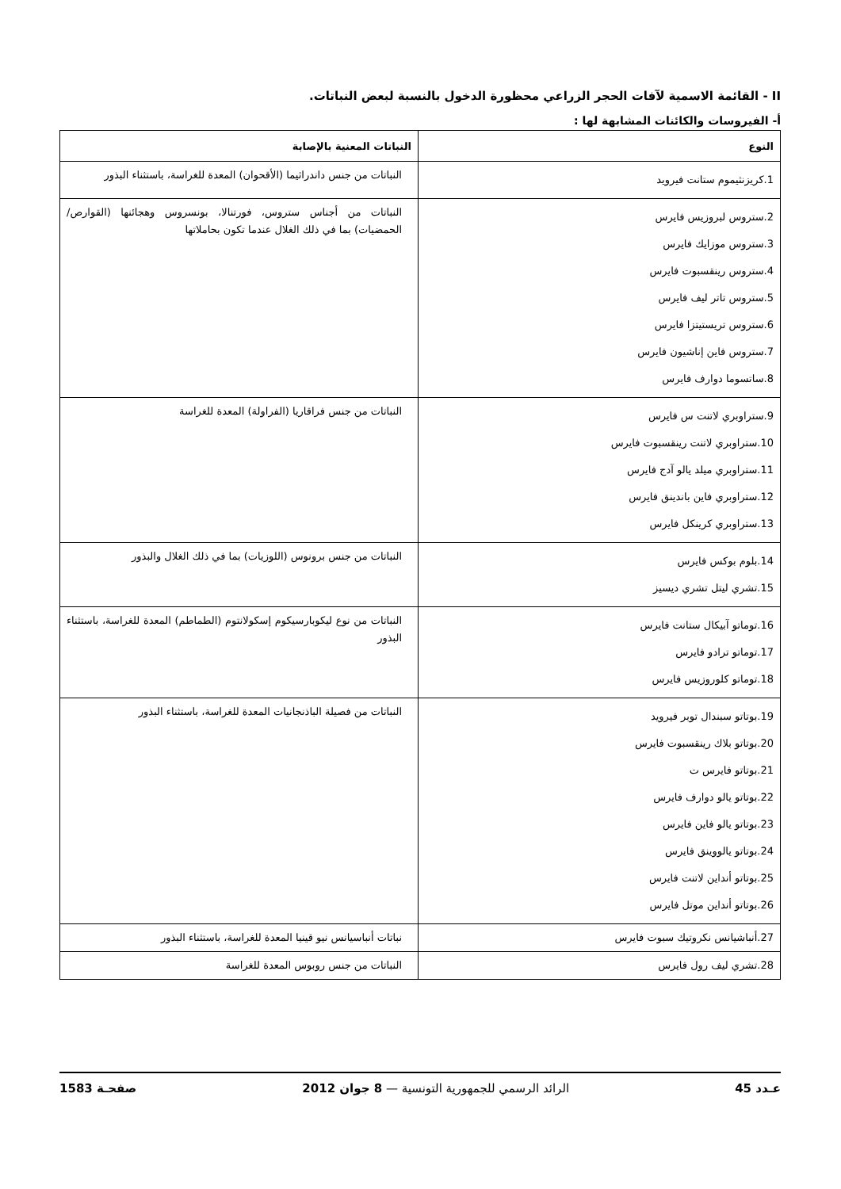II - القائمة الاسمية لآفات الحجر الزراعي محظورة الدخول بالنسبة لبعض النباتات.
أ- الفيروسات والكائنات المشابهة لها :
| النوع | النباتات المعنية بالإصابة |
| --- | --- |
| 1.كريزنثيموم ستانت فيرويد | النباتات من جنس داندراثيما (الأقحوان) المعدة للغراسة، باستثناء البذور |
| 2.ستروس لبروزيس فايرس 3.ستروس موزايك فايرس 4.ستروس رينقسبوت فايرس 5.ستروس تاتر ليف فايرس 6.ستروس تريستيتزا فايرس 7.ستروس فاين إناشيون فايرس 8.ساتسوما دوارف فايرس | النباتات من أجناس ستروس، فورتنالا، بونسروس وهجائنها (القوارص/الحمضيات) بما في ذلك الغلال عندما تكون بحاملاتها |
| 9.ستراوبري لاتنت س فايرس 10.ستراوبري لاتنت رينقسبوت فايرس 11.ستراوبري ميلد يالو آدج فايرس 12.ستراوبري فاين باندينق فايرس 13.ستراوبري كرينكل فايرس | النباتات من جنس فراقاريا (الفراولة) المعدة للغراسة |
| 14.بلوم بوكس فايرس 15.تشري ليتل تشري ديسيز | النباتات من جنس برونوس (اللوزيات) بما في ذلك الغلال والبذور |
| 16.توماتو آبيكال ستانت فايرس 17.توماتو ترادو فايرس 18.توماتو كلوروزيس فايرس | النباتات من نوع ليكوبارسيكوم إسكولانتوم (الطماطم) المعدة للغراسة، باستثناء البذور |
| 19.بوتاتو سبندال توبر فيرويد 20.بوتاتو بلاك رينقسبوت فايرس 21.بوتاتو فايرس ت 22.بوتاتو يالو دوارف فايرس 23.بوتاتو يالو فاين فايرس 24.بوتاتو يالووينق فايرس 25.بوتاتو أنداين لاتنت فايرس 26.بوتاتو أنداين موتل فايرس | النباتات من فصيلة الباذنجانيات المعدة للغراسة، باستثناء البذور |
| 27.أنباشيانس نكروتيك سبوت فايرس | نباتات أنباسيانس نيو قينيا المعدة للغراسة، باستثناء البذور |
| 28.تشري ليف رول فايرس | النباتات من جنس روبوس المعدة للغراسة |
عـدد 45 الرائد الرسمي للجمهورية التونسية — 8 جوان 2012 صفحـة 1583